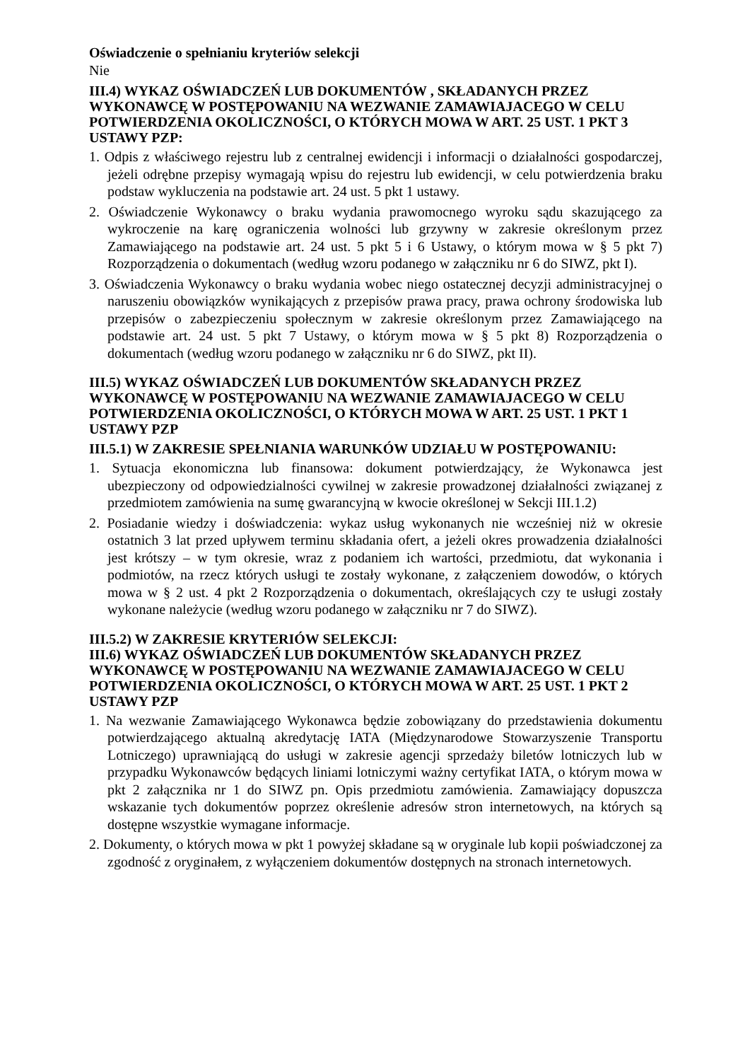Oświadczenie o spełnianiu kryteriów selekcji
Nie
III.4) WYKAZ OŚWIADCZEŃ LUB DOKUMENTÓW , SKŁADANYCH PRZEZ WYKONAWCĘ W POSTĘPOWANIU NA WEZWANIE ZAMAWIAJACEGO W CELU POTWIERDZENIA OKOLICZNOŚCI, O KTÓRYCH MOWA W ART. 25 UST. 1 PKT 3 USTAWY PZP:
1. Odpis z właściwego rejestru lub z centralnej ewidencji i informacji o działalności gospodarczej, jeżeli odrębne przepisy wymagają wpisu do rejestru lub ewidencji, w celu potwierdzenia braku podstaw wykluczenia na podstawie art. 24 ust. 5 pkt 1 ustawy.
2. Oświadczenie Wykonawcy o braku wydania prawomocnego wyroku sądu skazującego za wykroczenie na karę ograniczenia wolności lub grzywny w zakresie określonym przez Zamawiającego na podstawie art. 24 ust. 5 pkt 5 i 6 Ustawy, o którym mowa w § 5 pkt 7) Rozporządzenia o dokumentach (według wzoru podanego w załączniku nr 6 do SIWZ, pkt I).
3. Oświadczenia Wykonawcy o braku wydania wobec niego ostatecznej decyzji administracyjnej o naruszeniu obowiązków wynikających z przepisów prawa pracy, prawa ochrony środowiska lub przepisów o zabezpieczeniu społecznym w zakresie określonym przez Zamawiającego na podstawie art. 24 ust. 5 pkt 7 Ustawy, o którym mowa w § 5 pkt 8) Rozporządzenia o dokumentach (według wzoru podanego w załączniku nr 6 do SIWZ, pkt II).
III.5) WYKAZ OŚWIADCZEŃ LUB DOKUMENTÓW SKŁADANYCH PRZEZ WYKONAWCĘ W POSTĘPOWANIU NA WEZWANIE ZAMAWIAJACEGO W CELU POTWIERDZENIA OKOLICZNOŚCI, O KTÓRYCH MOWA W ART. 25 UST. 1 PKT 1 USTAWY PZP
III.5.1) W ZAKRESIE SPEŁNIANIA WARUNKÓW UDZIAŁU W POSTĘPOWANIU:
1. Sytuacja ekonomiczna lub finansowa: dokument potwierdzający, że Wykonawca jest ubezpieczony od odpowiedzialności cywilnej w zakresie prowadzonej działalności związanej z przedmiotem zamówienia na sumę gwarancyjną w kwocie określonej w Sekcji III.1.2)
2. Posiadanie wiedzy i doświadczenia: wykaz usług wykonanych nie wcześniej niż w okresie ostatnich 3 lat przed upływem terminu składania ofert, a jeżeli okres prowadzenia działalności jest krótszy – w tym okresie, wraz z podaniem ich wartości, przedmiotu, dat wykonania i podmiotów, na rzecz których usługi te zostały wykonane, z załączeniem dowodów, o których mowa w § 2 ust. 4 pkt 2 Rozporządzenia o dokumentach, określających czy te usługi zostały wykonane należycie (według wzoru podanego w załączniku nr 7 do SIWZ).
III.5.2) W ZAKRESIE KRYTERIÓW SELEKCJI:
III.6) WYKAZ OŚWIADCZEŃ LUB DOKUMENTÓW SKŁADANYCH PRZEZ WYKONAWCĘ W POSTĘPOWANIU NA WEZWANIE ZAMAWIAJACEGO W CELU POTWIERDZENIA OKOLICZNOŚCI, O KTÓRYCH MOWA W ART. 25 UST. 1 PKT 2 USTAWY PZP
1. Na wezwanie Zamawiającego Wykonawca będzie zobowiązany do przedstawienia dokumentu potwierdzającego aktualną akredytację IATA (Międzynarodowe Stowarzyszenie Transportu Lotniczego) uprawniającą do usługi w zakresie agencji sprzedaży biletów lotniczych lub w przypadku Wykonawców będących liniami lotniczymi ważny certyfikat IATA, o którym mowa w pkt 2 załącznika nr 1 do SIWZ pn. Opis przedmiotu zamówienia. Zamawiający dopuszcza wskazanie tych dokumentów poprzez określenie adresów stron internetowych, na których są dostępne wszystkie wymagane informacje.
2. Dokumenty, o których mowa w pkt 1 powyżej składane są w oryginale lub kopii poświadczonej za zgodność z oryginałem, z wyłączeniem dokumentów dostępnych na stronach internetowych.